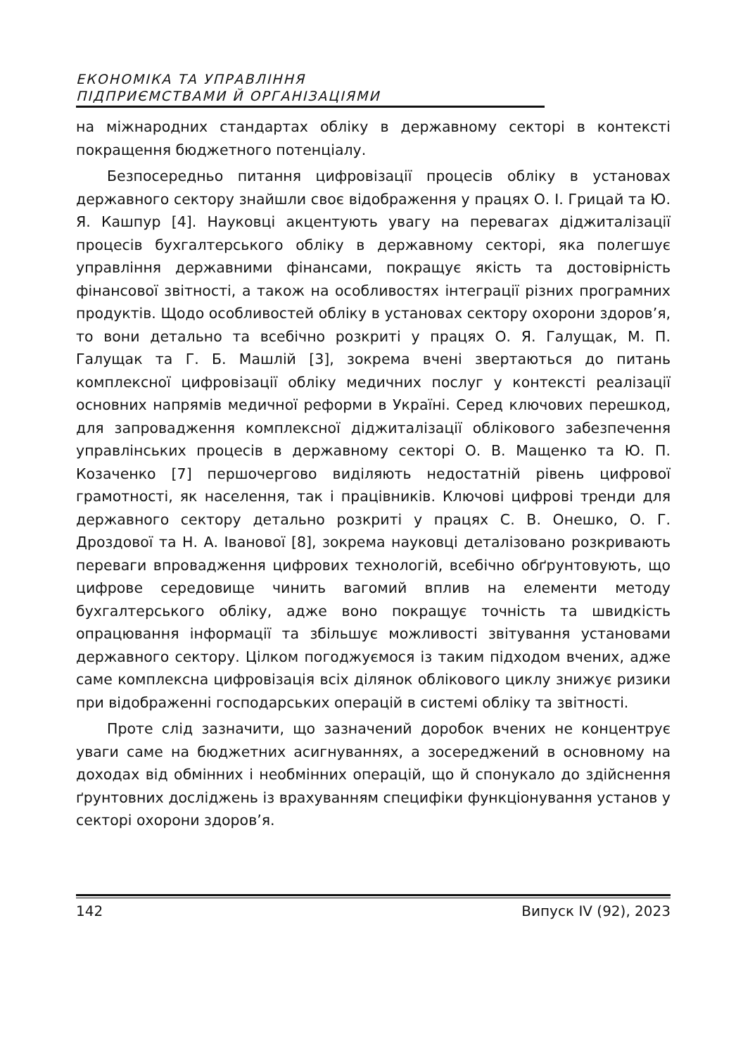ЕКОНОМІКА ТА УПРАВЛІННЯ
ПІДПРИЄМСТВАМИ Й ОРГАНІЗАЦІЯМИ
на міжнародних стандартах обліку в державному секторі в контексті покращення бюджетного потенціалу.
Безпосередньо питання цифровізації процесів обліку в установах державного сектору знайшли своє відображення у працях О. І. Грицай та Ю. Я. Кашпур [4]. Науковці акцентують увагу на перевагах діджиталізації процесів бухгалтерського обліку в державному секторі, яка полегшує управління державними фінансами, покращує якість та достовірність фінансової звітності, а також на особливостях інтеграції різних програмних продуктів. Щодо особливостей обліку в установах сектору охорони здоров’я, то вони детально та всебічно розкриті у працях О. Я. Галущак, М. П. Галущак та Г. Б. Машлій [3], зокрема вчені звертаються до питань комплексної цифровізації обліку медичних послуг у контексті реалізації основних напрямів медичної реформи в Україні. Серед ключових перешкод, для запровадження комплексної діджиталізації облікового забезпечення управлінських процесів в державному секторі О. В. Мащенко та Ю. П. Козаченко [7] першочергово виділяють недостатній рівень цифрової грамотності, як населення, так і працівників. Ключові цифрові тренди для державного сектору детально розкриті у працях С. В. Онешко, О. Г. Дроздової та Н. А. Іванової [8], зокрема науковці деталізовано розкривають переваги впровадження цифрових технологій, всебічно обґрунтовують, що цифрове середовище чинить вагомий вплив на елементи методу бухгалтерського обліку, адже воно покращує точність та швидкість опрацювання інформації та збільшує можливості звітування установами державного сектору. Цілком погоджуємося із таким підходом вчених, адже саме комплексна цифровізація всіх ділянок облікового циклу знижує ризики при відображенні господарських операцій в системі обліку та звітності.
Проте слід зазначити, що зазначений доробок вчених не концентрує уваги саме на бюджетних асигнуваннях, а зосереджений в основному на доходах від обмінних і необмінних операцій, що й спонукало до здійснення ґрунтовних досліджень із врахуванням специфіки функціонування установ у секторі охорони здоров’я.
142 Випуск IV (92), 2023